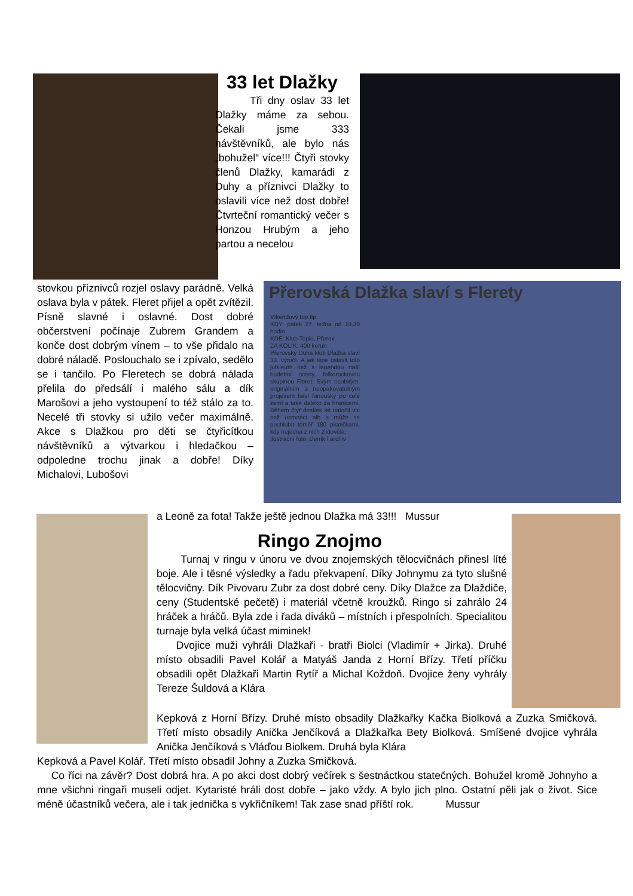33 let Dlažky
Tři dny oslav 33 let Dlažky máme za sebou. Čekali jsme 333 návštěvníků, ale bylo nás „bohužel“ více!!! Čtyři stovky členů Dlažky, kamarádi z Duhy a příznivci Dlažky to oslavili více než dost dobře! Čtvrteční romantický večer s Honzou Hrubým a jeho partou a necelou
stovkou příznivců rozjel oslavy parádně. Velká oslava byla v pátek. Fleret přijel a opět zvítězil. Písně slavné i oslavné. Dost dobré občerstvení počínaje Zubrem Grandem a konče dost dobrým vínem – to vše přidalo na dobré náladě. Poslouchalo se i zpívalo, sedělo se i tančilo. Po Fleretech se dobrá nálada přelila do předsálí i malého sálu a dík Marošovi a jeho vystoupení to též stálo za to. Necelé tři stovky si užilo večer maximálně. Akce s Dlažkou pro děti se čtyřicítkou návštěvníků a výtvarkou i hledačkou – odpoledne trochu jinak a dobře! Díky Michalovi, Lubošovi
Přerovská Dlažka slaví s Flerety
Víkendový top tip
KDY: pátek 27. ledna od 19.30 hodin
KDE: Klub Teplo, Přerov
ZA KOLIK: 400 korun
Přerovský Duha klub Dlažka slaví 33. výročí. A jak lépe oslavit toto jubileum než s legendou naší hudební scény, folkorockovou skupinou Fleret. Svým osobitým, originálním a neopakovatelným projevem baví fanoušky po celé zemi a také daleko za hranicemi. Během čtyř desítek let natočil víc než osmnáct alb a může se pochlubit téměř 180 písničkami, kdy nejedna z nich zlidověla.
Ilustrační foto: Deník / archiv
a Leoně za fota! Takže ještě jednou Dlažka má 33!!! Mussur
Ringo Znojmo
Turnaj v ringu v únoru ve dvou znojemských tělocvičnách přinesl líté boje. Ale i těsné výsledky a řadu překvapení. Díky Johnymu za tyto slušné tělocvičny. Dík Pivovaru Zubr za dost dobré ceny. Díky Dlažce za Dlaždiče, ceny (Studentské pečetě) i materiál včetně kroužků. Ringo si zahrálo 24 hráček a hráčů. Byla zde i řada diváků – místních i přespolních. Specialitou turnaje byla velká účast miminek!
Dvojice muži vyhráli Dlažkaři - bratři Biolci (Vladimír + Jirka). Druhé místo obsadili Pavel Kolář a Matyáš Janda z Horní Břízy. Třetí příčku obsadili opět Dlažkaři Martin Rytíř a Michal Koždoň. Dvojice ženy vyhrály Tereze Šuldová a Klára
Kepková z Horní Břízy. Druhé místo obsadily Dlažkařky Kačka Biolková a Zuzka Smičková. Třetí místo obsadily Anička Jenčíková a Dlažkařka Bety Biolková. Smíšené dvojice vyhrála Anička Jenčíková s Vláďou Biolkem. Druhá byla Klára
Kepková a Pavel Kolář. Třetí místo obsadil Johny a Zuzka Smičková.
Co říci na závěr? Dost dobrá hra. A po akci dost dobrý večírek s šestnáctkou statečných. Bohužel kromě Johnyho a mne všichni ringaři museli odjet. Kytaristé hráli dost dobře – jako vždy. A bylo jich plno. Ostatní pěli jak o život. Sice méně účastníků večera, ale i tak jednička s vykřičníkem! Tak zase snad příští rok. Mussur